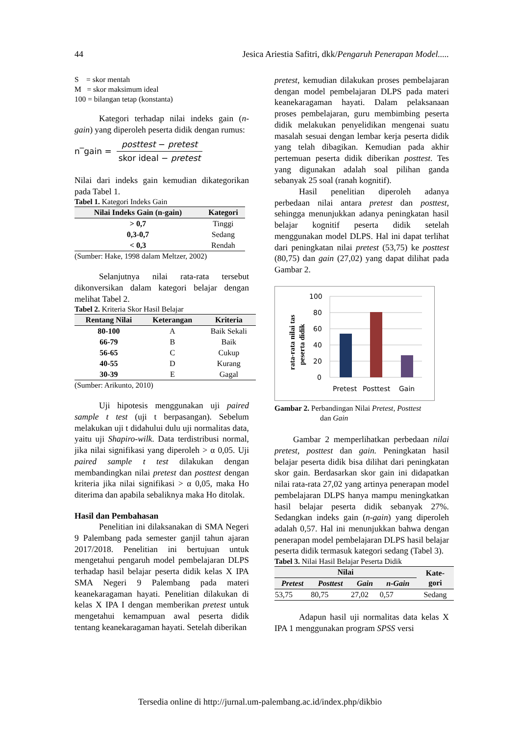44 Jesica Ariestia Safitri, dkk/Pengaruh Penerapan Model.....
S = skor mentah
M = skor maksimum ideal
100 = bilangan tetap (konstanta)
Kategori terhadap nilai indeks gain (n-gain) yang diperoleh peserta didik dengan rumus:
n‾gain =
posttest − pretest
skor ideal − pretest
Nilai dari indeks gain kemudian dikategorikan pada Tabel 1.
Tabel 1. Kategori Indeks Gain
| Nilai Indeks Gain (n-gain) | Kategori |
| --- | --- |
| > 0,7 | Tinggi |
| 0,3-0,7 | Sedang |
| < 0,3 | Rendah |
(Sumber: Hake, 1998 dalam Meltzer, 2002)
Selanjutnya nilai rata-rata tersebut dikonversikan dalam kategori belajar dengan melihat Tabel 2.
Tabel 2. Kriteria Skor Hasil Belajar
| Rentang Nilai | Keterangan | Kriteria |
| --- | --- | --- |
| 80-100 | A | Baik Sekali |
| 66-79 | B | Baik |
| 56-65 | C | Cukup |
| 40-55 | D | Kurang |
| 30-39 | E | Gagal |
(Sumber: Arikunto, 2010)
Uji hipotesis menggunakan uji paired sample t test (uji t berpasangan). Sebelum melakukan uji t didahului dulu uji normalitas data, yaitu uji Shapiro-wilk. Data terdistribusi normal, jika nilai signifikasi yang diperoleh > α 0,05. Uji paired sample t test dilakukan dengan membandingkan nilai pretest dan posttest dengan kriteria jika nilai signifikasi > α 0,05, maka Ho diterima dan apabila sebaliknya maka Ho ditolak.
Hasil dan Pembahasan
Penelitian ini dilaksanakan di SMA Negeri 9 Palembang pada semester ganjil tahun ajaran 2017/2018. Penelitian ini bertujuan untuk mengetahui pengaruh model pembelajaran DLPS terhadap hasil belajar peserta didik kelas X IPA SMA Negeri 9 Palembang pada materi keanekaragaman hayati. Penelitian dilakukan di kelas X IPA I dengan memberikan pretest untuk mengetahui kemampuan awal peserta didik tentang keanekaragaman hayati. Setelah diberikan
pretest, kemudian dilakukan proses pembelajaran dengan model pembelajaran DLPS pada materi keanekaragaman hayati. Dalam pelaksanaan proses pembelajaran, guru membimbing peserta didik melakukan penyelidikan mengenai suatu masalah sesuai dengan lembar kerja peserta didik yang telah dibagikan. Kemudian pada akhir pertemuan peserta didik diberikan posttest. Tes yang digunakan adalah soal pilihan ganda sebanyak 25 soal (ranah kognitif).
Hasil penelitian diperoleh adanya perbedaan nilai antara pretest dan posttest, sehingga menunjukkan adanya peningkatan hasil belajar kognitif peserta didik setelah menggunakan model DLPS. Hal ini dapat terlihat dari peningkatan nilai pretest (53,75) ke posttest (80,75) dan gain (27,02) yang dapat dilihat pada Gambar 2.
rata-rata nilai tas
peserta didik
100
80
60
40
20
0
Pretest
Posttest
Gain
Gambar 2. Perbandingan Nilai Pretest, Posttest
dan Gain
Gambar 2 memperlihatkan perbedaan nilai pretest, posttest dan gain. Peningkatan hasil belajar peserta didik bisa dilihat dari peningkatan skor gain. Berdasarkan skor gain ini didapatkan nilai rata-rata 27,02 yang artinya penerapan model pembelajaran DLPS hanya mampu meningkatkan hasil belajar peserta didik sebanyak 27%. Sedangkan indeks gain (n-gain) yang diperoleh adalah 0,57. Hal ini menunjukkan bahwa dengan penerapan model pembelajaran DLPS hasil belajar peserta didik termasuk kategori sedang (Tabel 3).
Tabel 3. Nilai Hasil Belajar Peserta Didik
| Nilai | | | | Kate- gori |
| --- | --- | --- | --- | --- |
| Pretest | Posttest | Gain | n-Gain | |
| 53,75 | 80,75 | 27,02 | 0,57 | Sedang |
Adapun hasil uji normalitas data kelas X IPA 1 menggunakan program SPSS versi
Tersedia online di http://jurnal.um-palembang.ac.id/index.php/dikbio